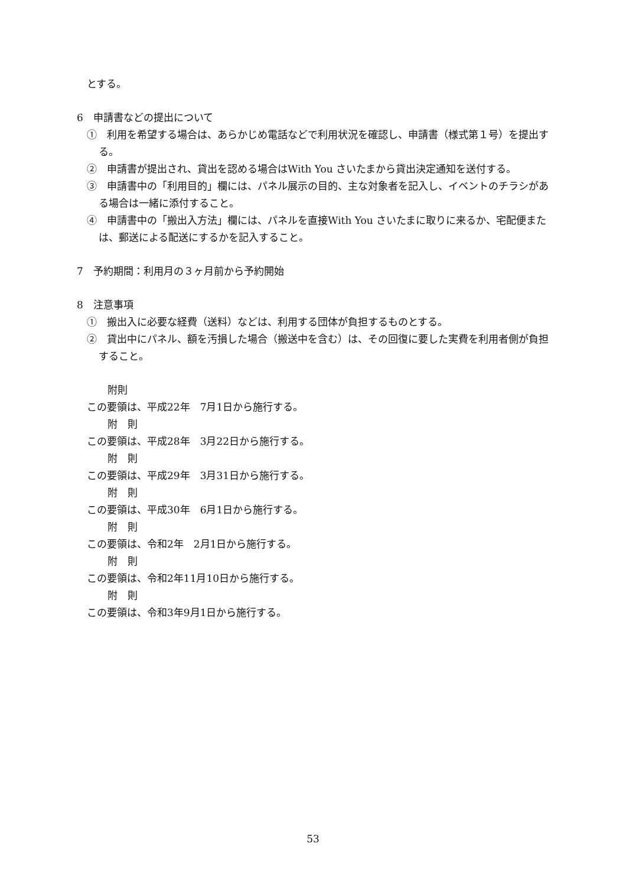とする。
6　申請書などの提出について
①　利用を希望する場合は、あらかじめ電話などで利用状況を確認し、申請書（様式第１号）を提出する。
②　申請書が提出され、貸出を認める場合はWith You さいたまから貸出決定通知を送付する。
③　申請書中の「利用目的」欄には、パネル展示の目的、主な対象者を記入し、イベントのチラシがある場合は一緒に添付すること。
④　申請書中の「搬出入方法」欄には、パネルを直接With You さいたまに取りに来るか、宅配便または、郵送による配送にするかを記入すること。
7　予約期間：利用月の３ヶ月前から予約開始
8　注意事項
①　搬出入に必要な経費（送料）などは、利用する団体が負担するものとする。
②　貸出中にパネル、額を汚損した場合（搬送中を含む）は、その回復に要した実費を利用者側が負担すること。
附則
この要領は、平成22年　7月1日から施行する。
附　則
この要領は、平成28年　3月22日から施行する。
附　則
この要領は、平成29年　3月31日から施行する。
附　則
この要領は、平成30年　6月1日から施行する。
附　則
この要領は、令和2年　2月1日から施行する。
附　則
この要領は、令和2年11月10日から施行する。
附　則
この要領は、令和3年9月1日から施行する。
53